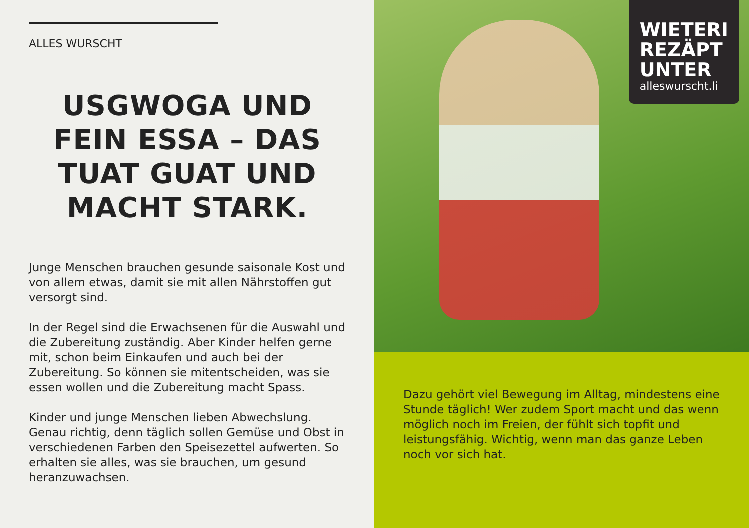ALLES WURSCHT
USGWOGA UND FEIN ESSA – DAS TUAT GUAT UND MACHT STARK.
Junge Menschen brauchen gesunde saisonale Kost und von allem etwas, damit sie mit allen Nährstoffen gut versorgt sind.
In der Regel sind die Erwachsenen für die Auswahl und die Zubereitung zuständig. Aber Kinder helfen gerne mit, schon beim Einkaufen und auch bei der Zubereitung. So können sie mitentscheiden, was sie essen wollen und die Zubereitung macht Spass.
Kinder und junge Menschen lieben Abwechslung. Genau richtig, denn täglich sollen Gemüse und Obst in verschiedenen Farben den Speisezettel aufwerten. So erhalten sie alles, was sie brauchen, um gesund heranzuwachsen.
WIETERI
REZÄPT
UNTER
alleswurscht.li
Dazu gehört viel Bewegung im Alltag, mindestens eine Stunde täglich! Wer zudem Sport macht und das wenn möglich noch im Freien, der fühlt sich topfit und leistungsfähig. Wichtig, wenn man das ganze Leben noch vor sich hat.